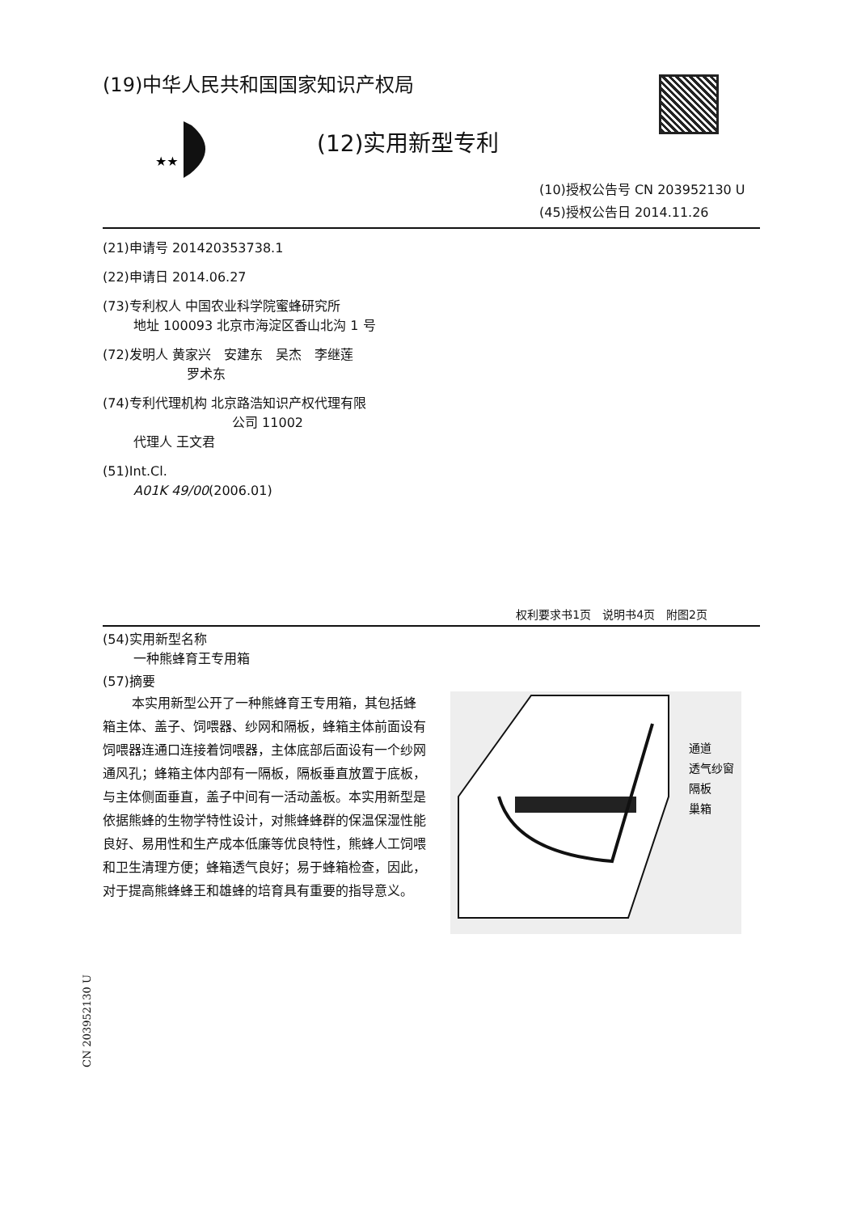(19)中华人民共和国国家知识产权局
★★
(12)实用新型专利
(10)授权公告号 CN 203952130 U
(45)授权公告日 2014.11.26
(21)申请号 201420353738.1
(22)申请日 2014.06.27
(73)专利权人 中国农业科学院蜜蜂研究所
地址 100093 北京市海淀区香山北沟 1 号
(72)发明人 黄家兴　安建东　吴杰　李继莲
罗术东
(74)专利代理机构 北京路浩知识产权代理有限
公司 11002
代理人 王文君
(51)Int.Cl.
A01K 49/00(2006.01)
权利要求书1页　说明书4页　附图2页
(54)实用新型名称
一种熊蜂育王专用箱
(57)摘要
本实用新型公开了一种熊蜂育王专用箱，其包括蜂箱主体、盖子、饲喂器、纱网和隔板，蜂箱主体前面设有饲喂器连通口连接着饲喂器，主体底部后面设有一个纱网通风孔；蜂箱主体内部有一隔板，隔板垂直放置于底板，与主体侧面垂直，盖子中间有一活动盖板。本实用新型是依据熊蜂的生物学特性设计，对熊蜂蜂群的保温保湿性能良好、易用性和生产成本低廉等优良特性，熊蜂人工饲喂和卫生清理方便；蜂箱透气良好；易于蜂箱检查，因此，对于提高熊蜂蜂王和雄蜂的培育具有重要的指导意义。
通道
透气纱窗
隔板
巢箱
CN 203952130 U